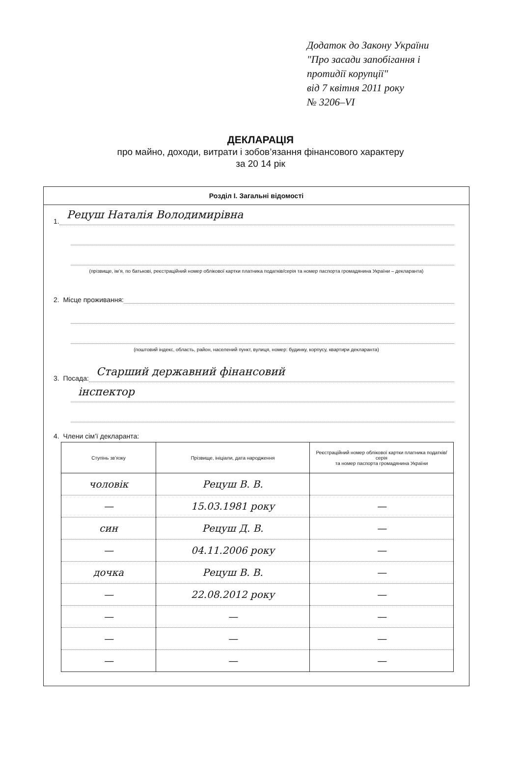Додаток до Закону України
"Про засади запобігання і
протидії корупції"
від 7 квітня 2011 року
№ 3206–VI
ДЕКЛАРАЦІЯ
про майно, доходи, витрати і зобов’язання фінансового характеру
за 20 14 рік
Розділ І. Загальні відомості
1. Рецуш Наталія Володимирівна
(прізвище, ім’я, по батькові, реєстраційний номер облікової картки платника податків/серія та номер паспорта громадянина України – декларанта)
2. Місце проживання:
(поштовий індекс, область, район, населений пункт, вулиця, номер: будинку, корпусу, квартири декларанта)
3. Посада: Старший державний фінансовий
інспектор
4. Члени сім’ї декларанта:
| Ступінь зв’язку | Прізвище, ініціали, дата народження | Реєстраційний номер облікової картки платника податків/ серія та номер паспорта громадянина України |
| --- | --- | --- |
| чоловік | Рецуш В. В. | |
| — | 15.03.1981 року | — |
| син | Рецуш Д. В. | — |
| — | 04.11.2006 року | — |
| дочка | Рецуш В. В. | — |
| — | 22.08.2012 року | — |
| — | — | — |
| — | — | — |
| — | — | — |